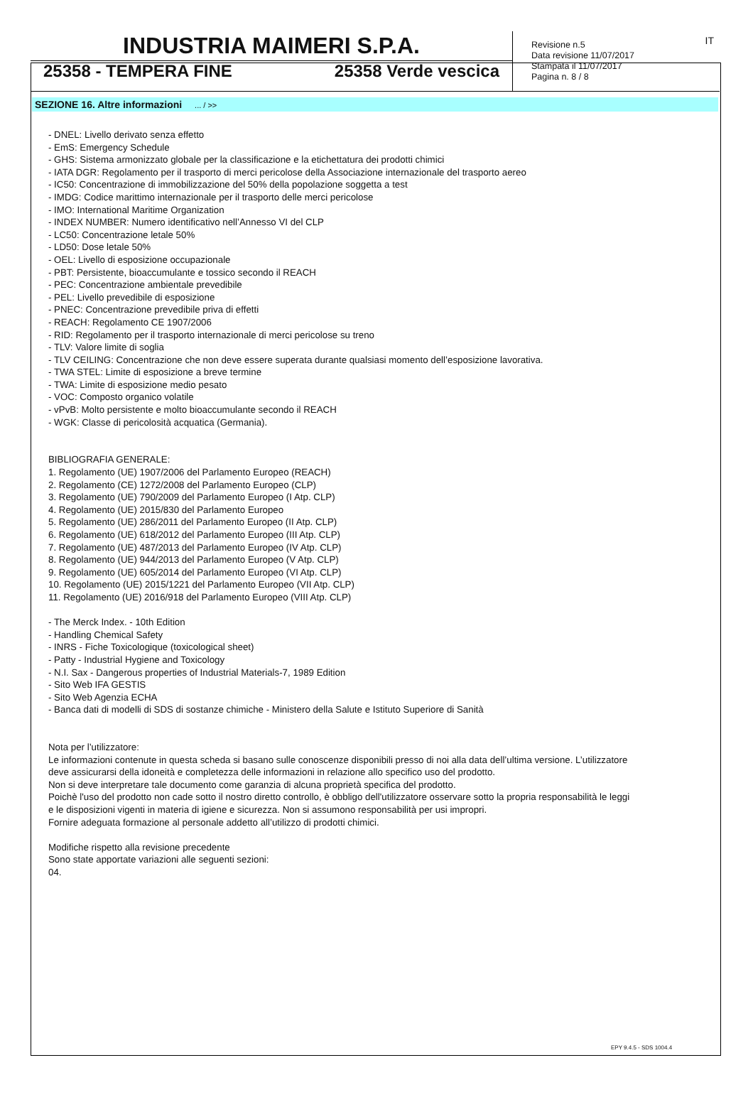INDUSTRIA MAIMERI S.P.A.
25358 - TEMPERA FINE 25358 Verde vescica
Revisione n.5
Data revisione 11/07/2017
Stampata il 11/07/2017
Pagina n. 8 / 8
IT
SEZIONE 16. Altre informazioni ... / >>
- DNEL: Livello derivato senza effetto
- EmS: Emergency Schedule
- GHS: Sistema armonizzato globale per la classificazione e la etichettatura dei prodotti chimici
- IATA DGR: Regolamento per il trasporto di merci pericolose della Associazione internazionale del trasporto aereo
- IC50: Concentrazione di immobilizzazione del 50% della popolazione soggetta a test
- IMDG: Codice marittimo internazionale per il trasporto delle merci pericolose
- IMO: International Maritime Organization
- INDEX NUMBER: Numero identificativo nell’Annesso VI del CLP
- LC50: Concentrazione letale 50%
- LD50: Dose letale 50%
- OEL: Livello di esposizione occupazionale
- PBT: Persistente, bioaccumulante e tossico secondo il REACH
- PEC: Concentrazione ambientale prevedibile
- PEL: Livello prevedibile di esposizione
- PNEC: Concentrazione prevedibile priva di effetti
- REACH: Regolamento CE 1907/2006
- RID: Regolamento per il trasporto internazionale di merci pericolose su treno
- TLV: Valore limite di soglia
- TLV CEILING: Concentrazione che non deve essere superata durante qualsiasi momento dell’esposizione lavorativa.
- TWA STEL: Limite di esposizione a breve termine
- TWA: Limite di esposizione medio pesato
- VOC: Composto organico volatile
- vPvB: Molto persistente e molto bioaccumulante secondo il REACH
- WGK: Classe di pericolosità acquatica (Germania).
BIBLIOGRAFIA GENERALE:
1. Regolamento (UE) 1907/2006 del Parlamento Europeo (REACH)
2. Regolamento (CE) 1272/2008 del Parlamento Europeo (CLP)
3. Regolamento (UE) 790/2009 del Parlamento Europeo (I Atp. CLP)
4. Regolamento (UE) 2015/830 del Parlamento Europeo
5. Regolamento (UE) 286/2011 del Parlamento Europeo (II Atp. CLP)
6. Regolamento (UE) 618/2012 del Parlamento Europeo (III Atp. CLP)
7. Regolamento (UE) 487/2013 del Parlamento Europeo (IV Atp. CLP)
8. Regolamento (UE) 944/2013 del Parlamento Europeo (V Atp. CLP)
9. Regolamento (UE) 605/2014 del Parlamento Europeo (VI Atp. CLP)
10. Regolamento (UE) 2015/1221 del Parlamento Europeo (VII Atp. CLP)
11. Regolamento (UE) 2016/918 del Parlamento Europeo (VIII Atp. CLP)
- The Merck Index. - 10th Edition
- Handling Chemical Safety
- INRS - Fiche Toxicologique (toxicological sheet)
- Patty - Industrial Hygiene and Toxicology
- N.I. Sax - Dangerous properties of Industrial Materials-7, 1989 Edition
- Sito Web IFA GESTIS
- Sito Web Agenzia ECHA
- Banca dati di modelli di SDS di sostanze chimiche - Ministero della Salute e Istituto Superiore di Sanità
Nota per l’utilizzatore:
Le informazioni contenute in questa scheda si basano sulle conoscenze disponibili presso di noi alla data dell’ultima versione. L’utilizzatore
deve assicurarsi della idoneità e completezza delle informazioni in relazione allo specifico uso del prodotto.
Non si deve interpretare tale documento come garanzia di alcuna proprietà specifica del prodotto.
Poichè l'uso del prodotto non cade sotto il nostro diretto controllo, è obbligo dell'utilizzatore osservare sotto la propria responsabilità le leggi
e le disposizioni vigenti in materia di igiene e sicurezza. Non si assumono responsabilità per usi impropri.
Fornire adeguata formazione al personale addetto all’utilizzo di prodotti chimici.
Modifiche rispetto alla revisione precedente
Sono state apportate variazioni alle seguenti sezioni:
04.
EPY 9.4.5 - SDS 1004.4